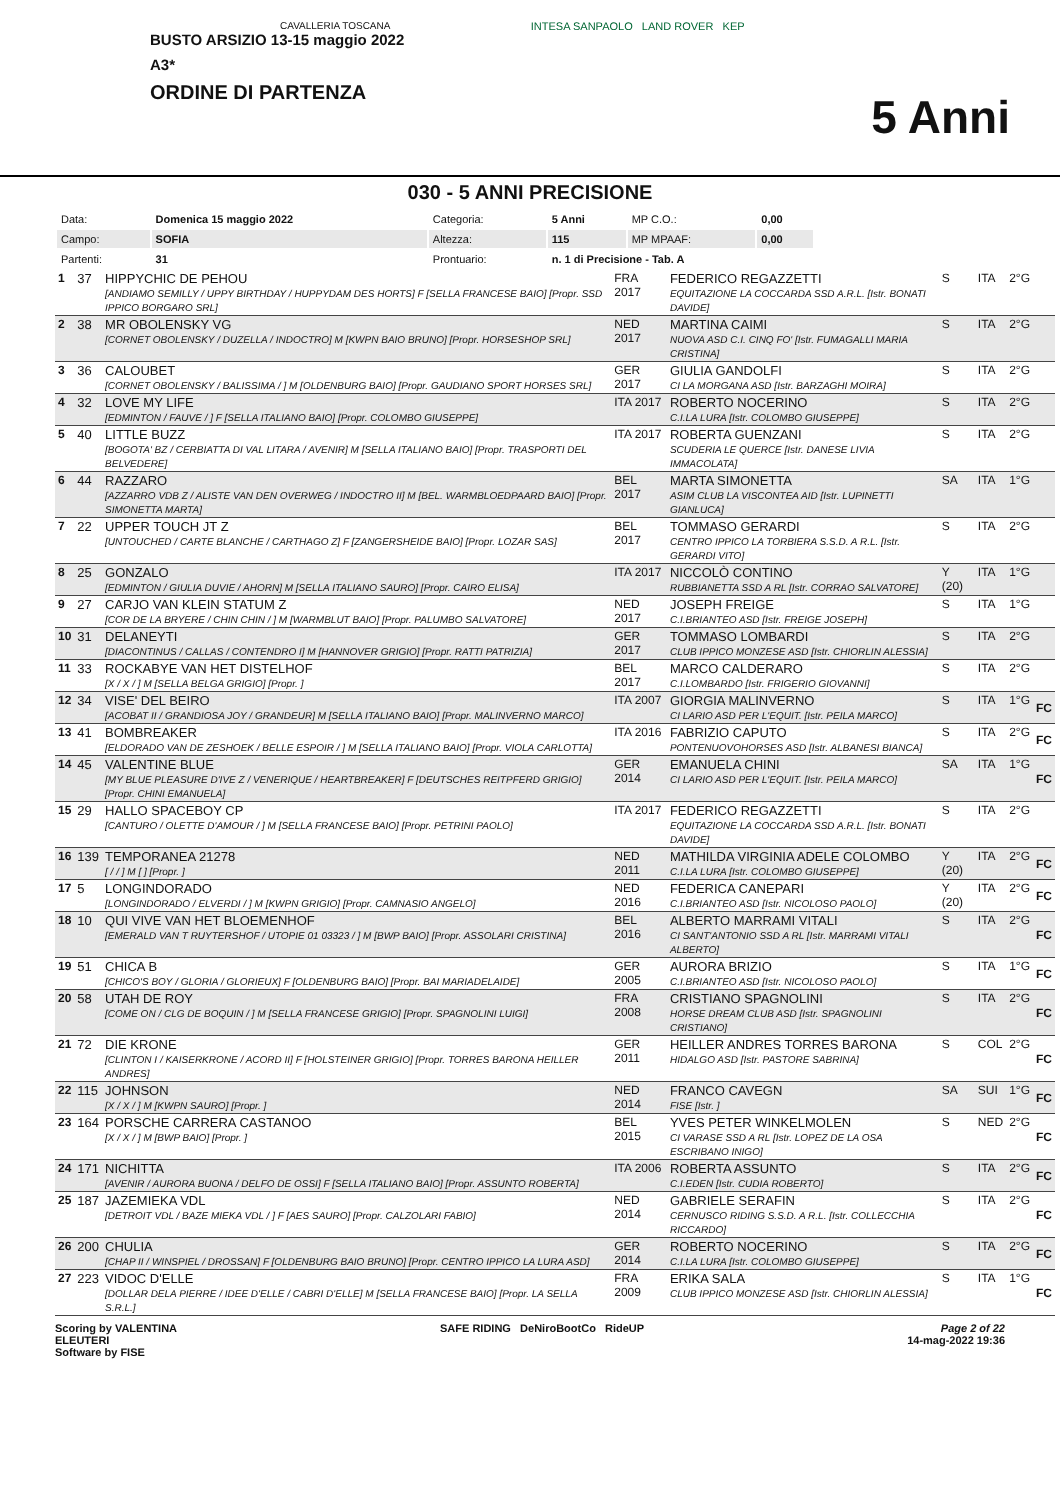CAVALLERIA TOSCANA
BUSTO ARSIZIO 13-15 maggio 2022
A3*
ORDINE DI PARTENZA
INTESA SANPAOLO LAND ROVER KEP
5 Anni
030 - 5 ANNI PRECISIONE
| Data: | Domenica 15 maggio 2022 | Categoria: | 5 Anni | MP C.O.: | 0,00 |
| Campo: | SOFIA | Altezza: | 115 | MP MPAAF: | 0,00 |
| Partenti: | 31 | Prontuario: | n. 1 di Precisione - Tab. A | | |
| 1 | 37 | HIPPYCHIC DE PEHOU [ANDIAMO SEMILLY / UPPY BIRTHDAY / HUPPYDAM DES HORTS] F [SELLA FRANCESE BAIO] [Propr. SSD IPPICO BORGARO SRL] | FRA 2017 | FEDERICO REGAZZETTI EQUITAZIONE LA COCCARDA SSD A.R.L. [Istr. BONATI DAVIDE] | S | ITA | 2°G | |
| 2 | 38 | MR OBOLENSKY VG [CORNET OBOLENSKY / DUZELLA / INDOCTRO] M [KWPN BAIO BRUNO] [Propr. HORSESHOP SRL] | NED 2017 | MARTINA CAIMI NUOVA ASD C.I. CINQ FO' [Istr. FUMAGALLI MARIA CRISTINA] | S | ITA | 2°G | |
| 3 | 36 | CALOUBET [CORNET OBOLENSKY / BALISSIMA / ] M [OLDENBURG BAIO] [Propr. GAUDIANO SPORT HORSES SRL] | GER 2017 | GIULIA GANDOLFI CI LA MORGANA ASD [Istr. BARZAGHI MOIRA] | S | ITA | 2°G | |
| 4 | 32 | LOVE MY LIFE [EDMINTON / FAUVE / ] F [SELLA ITALIANO BAIO] [Propr. COLOMBO GIUSEPPE] | ITA 2017 | ROBERTO NOCERINO C.I.LA LURA [Istr. COLOMBO GIUSEPPE] | S | ITA | 2°G | |
| 5 | 40 | LITTLE BUZZ [BOGOTA' BZ / CERBIATTA DI VAL LITARA / AVENIR] M [SELLA ITALIANO BAIO] [Propr. TRASPORTI DEL BELVEDERE] | ITA 2017 | ROBERTA GUENZANI SCUDERIA LE QUERCE [Istr. DANESE LIVIA IMMACOLATA] | S | ITA | 2°G | |
| 6 | 44 | RAZZARO [AZZARRO VDB Z / ALISTE VAN DEN OVERWEG / INDOCTRO II] M [BEL. WARMBLOEDPAARD BAIO] [Propr. SIMONETTA MARTA] | BEL 2017 | MARTA SIMONETTA ASIM CLUB LA VISCONTEA AID [Istr. LUPINETTI GIANLUCA] | SA | ITA | 1°G | |
| 7 | 22 | UPPER TOUCH JT Z [UNTOUCHED / CARTE BLANCHE / CARTHAGO Z] F [ZANGERSHEIDE BAIO] [Propr. LOZAR SAS] | BEL 2017 | TOMMASO GERARDI CENTRO IPPICO LA TORBIERA S.S.D. A R.L. [Istr. GERARDI VITO] | S | ITA | 2°G | |
| 8 | 25 | GONZALO [EDMINTON / GIULIA DUVIE / AHORN] M [SELLA ITALIANO SAURO] [Propr. CAIRO ELISA] | ITA 2017 | NICCOLÒ CONTINO RUBBIANETTA SSD A RL [Istr. CORRAO SALVATORE] | Y (20) | ITA | 1°G | |
| 9 | 27 | CARJO VAN KLEIN STATUM Z [COR DE LA BRYERE / CHIN CHIN / ] M [WARMBLUT BAIO] [Propr. PALUMBO SALVATORE] | NED 2017 | JOSEPH FREIGE C.I.BRIANTEO ASD [Istr. FREIGE JOSEPH] | S | ITA | 1°G | |
| 10 | 31 | DELANEYTI [DIACONTINUS / CALLAS / CONTENDRO I] M [HANNOVER GRIGIO] [Propr. RATTI PATRIZIA] | GER 2017 | TOMMASO LOMBARDI CLUB IPPICO MONZESE ASD [Istr. CHIORLIN ALESSIA] | S | ITA | 2°G | |
| 11 | 33 | ROCKABYE VAN HET DISTELHOF [X / X / ] M [SELLA BELGA GRIGIO] [Propr. ] | BEL 2017 | MARCO CALDERARO C.I.LOMBARDO [Istr. FRIGERIO GIOVANNI] | S | ITA | 2°G | |
| 12 | 34 | VISE' DEL BEIRO [ACOBAT II / GRANDIOSA JOY / GRANDEUR] M [SELLA ITALIANO BAIO] [Propr. MALINVERNO MARCO] | ITA 2007 | GIORGIA MALINVERNO CI LARIO ASD PER L'EQUIT. [Istr. PEILA MARCO] | S | ITA | 1°G | FC |
| 13 | 41 | BOMBREAKER [ELDORADO VAN DE ZESHOEK / BELLE ESPOIR / ] M [SELLA ITALIANO BAIO] [Propr. VIOLA CARLOTTA] | ITA 2016 | FABRIZIO CAPUTO PONTENUOVOHORSES ASD [Istr. ALBANESI BIANCA] | S | ITA | 2°G | FC |
| 14 | 45 | VALENTINE BLUE [MY BLUE PLEASURE D'IVE Z / VENERIQUE / HEARTBREAKER] F [DEUTSCHES REITPFERD GRIGIO] [Propr. CHINI EMANUELA] | GER 2014 | EMANUELA CHINI CI LARIO ASD PER L'EQUIT. [Istr. PEILA MARCO] | SA | ITA | 1°G | FC |
| 15 | 29 | HALLO SPACEBOY CP [CANTURO / OLETTE D'AMOUR / ] M [SELLA FRANCESE BAIO] [Propr. PETRINI PAOLO] | ITA 2017 | FEDERICO REGAZZETTI EQUITAZIONE LA COCCARDA SSD A.R.L. [Istr. BONATI DAVIDE] | S | ITA | 2°G | |
| 16 | 139 | TEMPORANEA 21278 [ / / ] M [ ] [Propr. ] | NED 2011 | MATHILDA VIRGINIA ADELE COLOMBO C.I.LA LURA [Istr. COLOMBO GIUSEPPE] | Y (20) | ITA | 2°G | FC |
| 17 | 5 | LONGINDORADO [LONGINDORADO / ELVERDI / ] M [KWPN GRIGIO] [Propr. CAMNASIO ANGELO] | NED 2016 | FEDERICA CANEPARI C.I.BRIANTEO ASD [Istr. NICOLOSO PAOLO] | Y (20) | ITA | 2°G | FC |
| 18 | 10 | QUI VIVE VAN HET BLOEMENHOF [EMERALD VAN T RUYTERSHOF / UTOPIE 01 03323 / ] M [BWP BAIO] [Propr. ASSOLARI CRISTINA] | BEL 2016 | ALBERTO MARRAMI VITALI CI SANT'ANTONIO SSD A RL [Istr. MARRAMI VITALI ALBERTO] | S | ITA | 2°G | FC |
| 19 | 51 | CHICA B [CHICO'S BOY / GLORIA / GLORIEUX] F [OLDENBURG BAIO] [Propr. BAI MARIADELAIDE] | GER 2005 | AURORA BRIZIO C.I.BRIANTEO ASD [Istr. NICOLOSO PAOLO] | S | ITA | 1°G | FC |
| 20 | 58 | UTAH DE ROY [COME ON / CLG DE BOQUIN / ] M [SELLA FRANCESE GRIGIO] [Propr. SPAGNOLINI LUIGI] | FRA 2008 | CRISTIANO SPAGNOLINI HORSE DREAM CLUB ASD [Istr. SPAGNOLINI CRISTIANO] | S | ITA | 2°G | FC |
| 21 | 72 | DIE KRONE [CLINTON I / KAISERKRONE / ACORD II] F [HOLSTEINER GRIGIO] [Propr. TORRES BARONA HEILLER ANDRES] | GER 2011 | HEILLER ANDRES TORRES BARONA HIDALGO ASD [Istr. PASTORE SABRINA] | S | COL | 2°G | FC |
| 22 | 115 | JOHNSON [X / X / ] M [KWPN SAURO] [Propr. ] | NED 2014 | FRANCO CAVEGN FISE [Istr. ] | SA | SUI | 1°G | FC |
| 23 | 164 | PORSCHE CARRERA CASTANOO [X / X / ] M [BWP BAIO] [Propr. ] | BEL 2015 | YVES PETER WINKELMOLEN CI VARASE SSD A RL [Istr. LOPEZ DE LA OSA ESCRIBANO INIGO] | S | NED | 2°G | FC |
| 24 | 171 | NICHITTA [AVENIR / AURORA BUONA / DELFO DE OSSI] F [SELLA ITALIANO BAIO] [Propr. ASSUNTO ROBERTA] | ITA 2006 | ROBERTA ASSUNTO C.I.EDEN [Istr. CUDIA ROBERTO] | S | ITA | 2°G | FC |
| 25 | 187 | JAZEMIEKA VDL [DETROIT VDL / BAZE MIEKA VDL / ] F [AES SAURO] [Propr. CALZOLARI FABIO] | NED 2014 | GABRIELE SERAFIN CERNUSCO RIDING S.S.D. A R.L. [Istr. COLLECCHIA RICCARDO] | S | ITA | 2°G | FC |
| 26 | 200 | CHULIA [CHAP II / WINSPIEL / DROSSAN] F [OLDENBURG BAIO BRUNO] [Propr. CENTRO IPPICO LA LURA ASD] | GER 2014 | ROBERTO NOCERINO C.I.LA LURA [Istr. COLOMBO GIUSEPPE] | S | ITA | 2°G | FC |
| 27 | 223 | VIDOC D'ELLE [DOLLAR DELA PIERRE / IDEE D'ELLE / CABRI D'ELLE] M [SELLA FRANCESE BAIO] [Propr. LA SELLA S.R.L.] | FRA 2009 | ERIKA SALA CLUB IPPICO MONZESE ASD [Istr. CHIORLIN ALESSIA] | S | ITA | 1°G | FC |
Scoring by VALENTINA
ELEUTERI
Software by FISE
SAFE RIDING DeNiroBootCo RideUP
Page 2 of 22
14-mag-2022 19:36